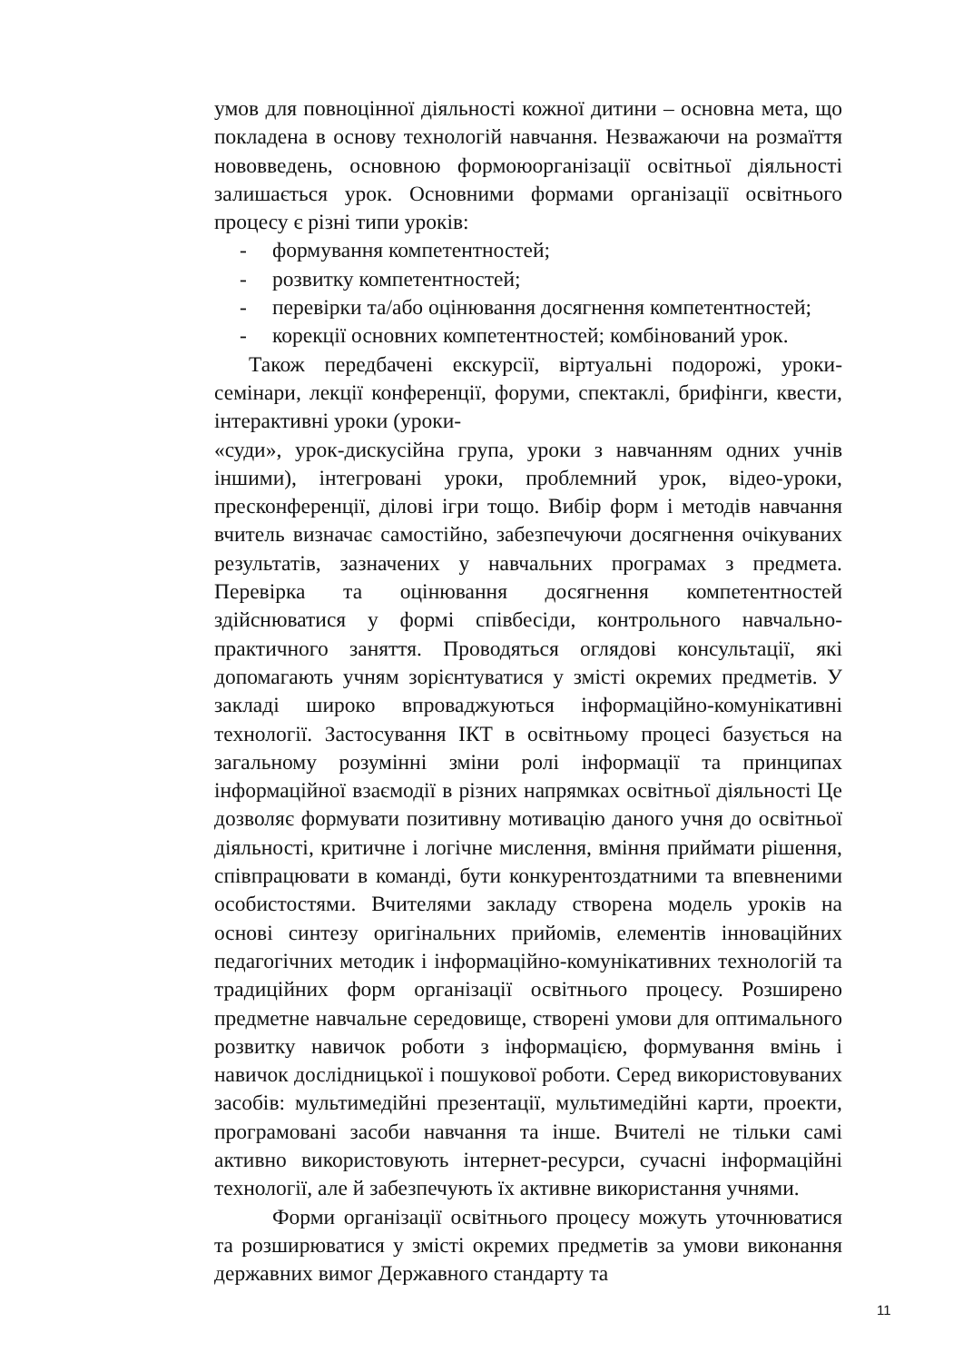умов для повноцінної діяльності кожної дитини – основна мета, що покладена в основу технологій навчання. Незважаючи на розмаїття нововведень, основною формоюорганізації освітньої діяльності залишається урок. Основними формами організації освітнього процесу є різні типи уроків:
- формування компетентностей;
- розвитку компетентностей;
- перевірки та/або оцінювання досягнення компетентностей;
- корекції основних компетентностей; комбінований урок.
Також передбачені екскурсії, віртуальні подорожі, уроки-семінари, лекції конференції, форуми, спектаклі, брифінги, квести, інтерактивні уроки (уроки-
«суди», урок-дискусійна група, уроки з навчанням одних учнів іншими), інтегровані уроки, проблемний урок, відео-уроки, пресконференції, ділові ігри тощо. Вибір форм і методів навчання вчитель визначає самостійно, забезпечуючи досягнення очікуваних результатів, зазначених у навчальних програмах з предмета. Перевірка та оцінювання досягнення компетентностей здійснюватися у формі співбесіди, контрольного навчально-практичного заняття. Проводяться оглядові консультації, які допомагають учням зорієнтуватися у змісті окремих предметів. У закладі широко впроваджуються інформаційно-комунікативні технології. Застосування ІКТ в освітньому процесі базується на загальному розумінні зміни ролі інформації та принципах інформаційної взаємодії в різних напрямках освітньої діяльності Це дозволяє формувати позитивну мотивацію даного учня до освітньої діяльності, критичне і логічне мислення, вміння приймати рішення, співпрацювати в команді, бути конкурентоздатними та впевненими особистостями. Вчителями закладу створена модель уроків на основі синтезу оригінальних прийомів, елементів інноваційних педагогічних методик і інформаційно-комунікативних технологій та традиційних форм організації освітнього процесу. Розширено предметне навчальне середовище, створені умови для оптимального розвитку навичок роботи з інформацією, формування вмінь і навичок дослідницької і пошукової роботи. Серед використовуваних засобів: мультимедійні презентації, мультимедійні карти, проекти, програмовані засоби навчання та інше. Вчителі не тільки самі активно використовують інтернет-ресурси, сучасні інформаційні технології, але й забезпечують їх активне використання учнями.
Форми організації освітнього процесу можуть уточнюватися та розширюватися у змісті окремих предметів за умови виконання державних вимог Державного стандарту та
11